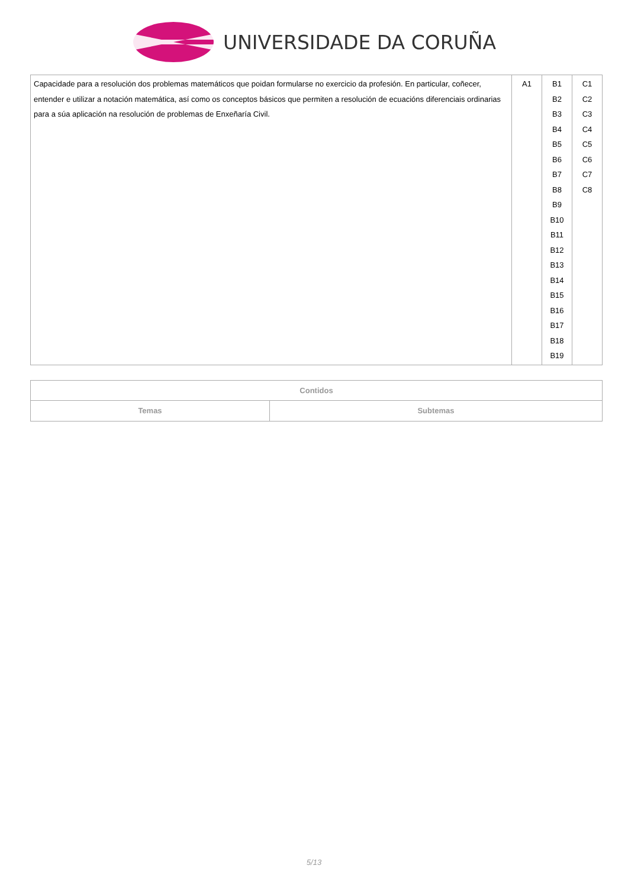UNIVERSIDADE DA CORUÑA
| Capacidade para a resolución dos problemas matemáticos que poidan formularse no exercicio da profesión. En particular, coñecer, entender e utilizar a notación matemática, así como os conceptos básicos que permiten a resolución de ecuacións diferenciais ordinarias para a súa aplicación na resolución de problemas de Enxeñaría Civil. | A1 | B1 B2 B3 B4 B5 B6 B7 B8 B9 B10 B11 B12 B13 B14 B15 B16 B17 B18 B19 | C1 C2 C3 C4 C5 C6 C7 C8 |
| Contidos | |
| --- | --- |
| Temas | Subtemas |
5/13